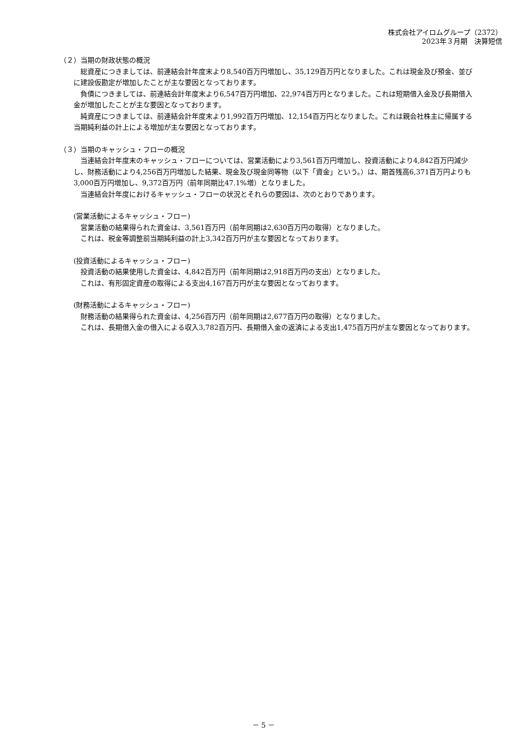株式会社アイロムグループ（2372）
2023年３月期　決算短信
（２）当期の財政状態の概況
総資産につきましては、前連結会計年度末より8,540百万円増加し、35,129百万円となりました。これは現金及び預金、並びに建設仮勘定が増加したことが主な要因となっております。
負債につきましては、前連結会計年度末より6,547百万円増加、22,974百万円となりました。これは短期借入金及び長期借入金が増加したことが主な要因となっております。
純資産につきましては、前連結会計年度末より1,992百万円増加、12,154百万円となりました。これは親会社株主に帰属する当期純利益の計上による増加が主な要因となっております。
（３）当期のキャッシュ・フローの概況
当連結会計年度末のキャッシュ・フローについては、営業活動により3,561百万円増加し、投資活動により4,842百万円減少し、財務活動により4,256百万円増加した結果、現金及び現金同等物（以下「資金」という。）は、期首残高6,371百万円よりも3,000百万円増加し、9,372百万円（前年同期比47.1%増）となりました。
当連結会計年度におけるキャッシュ・フローの状況とそれらの要因は、次のとおりであります。
(営業活動によるキャッシュ・フロー)
営業活動の結果得られた資金は、3,561百万円（前年同期は2,630百万円の取得）となりました。
これは、税金等調整前当期純利益の計上3,342百万円が主な要因となっております。
(投資活動によるキャッシュ・フロー)
投資活動の結果使用した資金は、4,842百万円（前年同期は2,918百万円の支出）となりました。
これは、有形固定資産の取得による支出4,167百万円が主な要因となっております。
(財務活動によるキャッシュ・フロー)
財務活動の結果得られた資金は、4,256百万円（前年同期は2,677百万円の取得）となりました。
これは、長期借入金の借入による収入3,782百万円、長期借入金の返済による支出1,475百万円が主な要因となっております。
－ 5 －